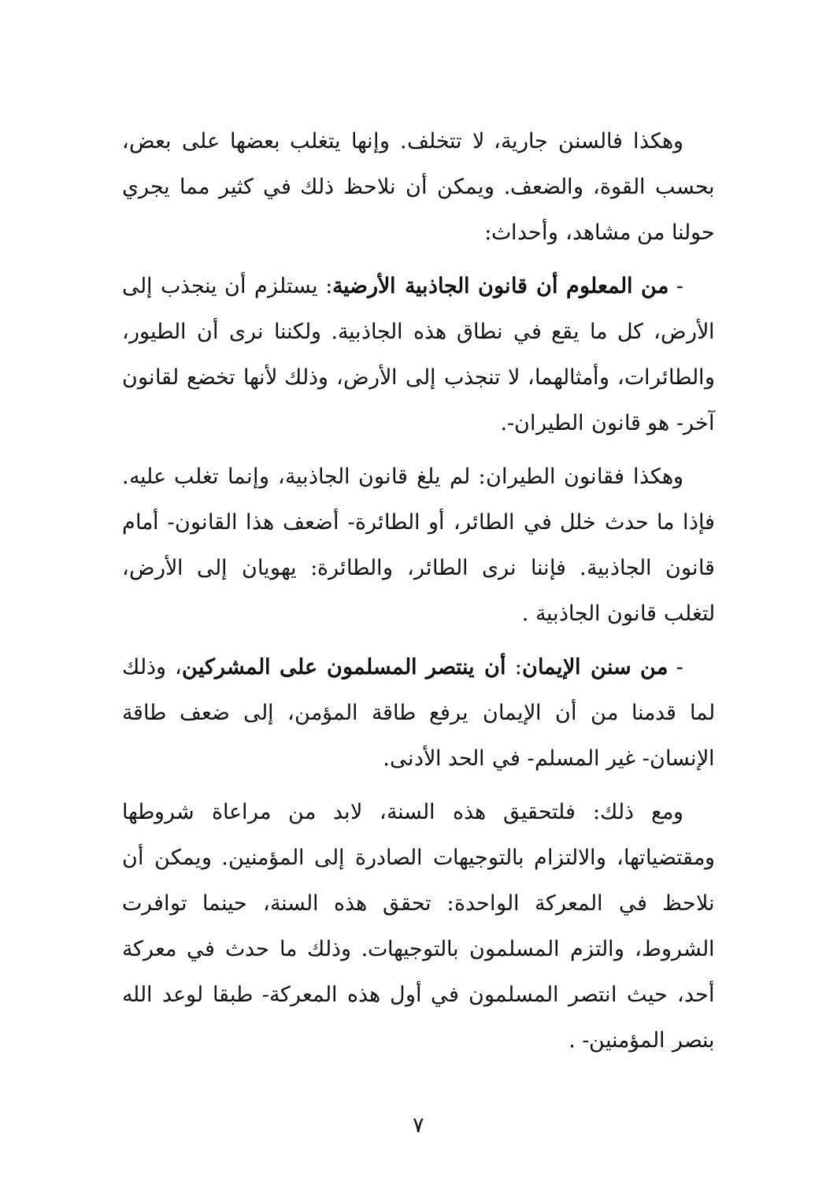وهكذا فالسنن جارية، لا تتخلف. وإنها يتغلب بعضها على بعض، بحسب القوة، والضعف. ويمكن أن نلاحظ ذلك في كثير مما يجري حولنا من مشاهد، وأحداث:
- من المعلوم أن قانون الجاذبية الأرضية: يستلزم أن ينجذب إلى الأرض، كل ما يقع في نطاق هذه الجاذبية. ولكننا نرى أن الطيور، والطائرات، وأمثالهما، لا تنجذب إلى الأرض، وذلك لأنها تخضع لقانون آخر- هو قانون الطيران-.
وهكذا فقانون الطيران: لم يلغ قانون الجاذبية، وإنما تغلب عليه. فإذا ما حدث خلل في الطائر، أو الطائرة- أضعف هذا القانون- أمام قانون الجاذبية. فإننا نرى الطائر، والطائرة: يهويان إلى الأرض، لتغلب قانون الجاذبية .
- من سنن الإيمان: أن ينتصر المسلمون على المشركين، وذلك لما قدمنا من أن الإيمان يرفع طاقة المؤمن، إلى ضعف طاقة الإنسان- غير المسلم- في الحد الأدنى.
ومع ذلك: فلتحقيق هذه السنة، لابد من مراعاة شروطها ومقتضياتها، والالتزام بالتوجيهات الصادرة إلى المؤمنين. ويمكن أن نلاحظ في المعركة الواحدة: تحقق هذه السنة، حينما توافرت الشروط، والتزم المسلمون بالتوجيهات. وذلك ما حدث في معركة أحد، حيث انتصر المسلمون في أول هذه المعركة- طبقا لوعد الله بنصر المؤمنين- .
٧